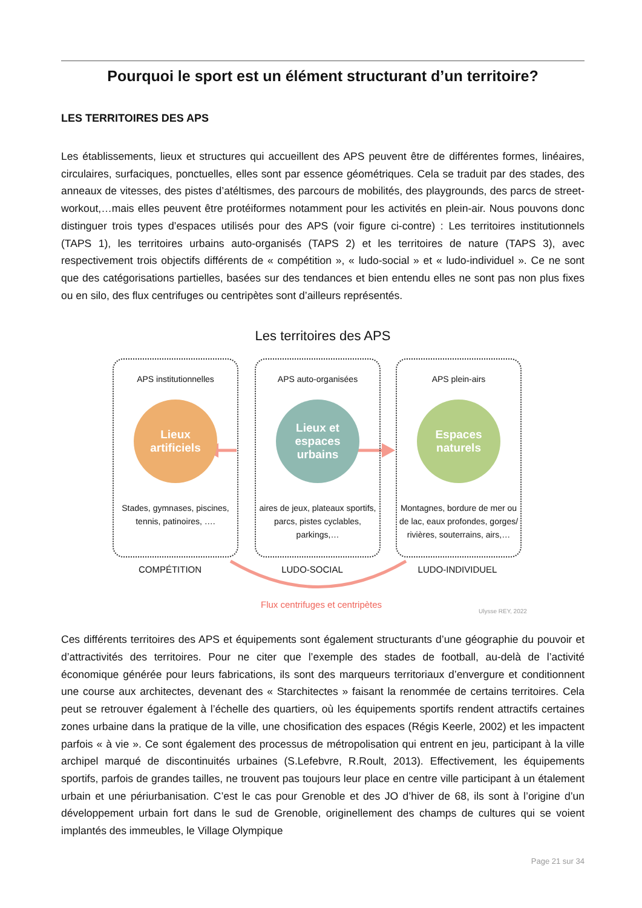Pourquoi le sport est un élément structurant d’un territoire?
LES TERRITOIRES DES APS
Les établissements, lieux et structures qui accueillent des APS peuvent être de différentes formes, linéaires, circulaires, surfaciques, ponctuelles, elles sont par essence géométriques. Cela se traduit par des stades, des anneaux de vitesses, des pistes d’atéltismes, des parcours de mobilités, des playgrounds, des parcs de street-workout,…mais elles peuvent être protéiformes notamment pour les activités en plein-air. Nous pouvons donc distinguer trois types d’espaces utilisés pour des APS (voir figure ci-contre) : Les territoires institutionnels (TAPS 1), les territoires urbains auto-organisés (TAPS 2) et les territoires de nature (TAPS 3), avec respectivement trois objectifs différents de « compétition », « ludo-social » et « ludo-individuel ». Ce ne sont que des catégorisations partielles, basées sur des tendances et bien entendu elles ne sont pas non plus fixes ou en silo, des flux centrifuges ou centripètes sont d’ailleurs représentés.
Les territoires des APS
APS institutionnelles
Lieux
artificiels
Stades, gymnases, piscines,
tennis, patinoires, ….
APS auto-organisées
Lieux et espaces urbains
aires de jeux, plateaux sportifs,
parcs, pistes cyclables,
parkings,…
APS plein-airs
Espaces
naturels
Montagnes, bordure de mer ou de lac, eaux profondes, gorges/ rivières, souterrains, airs,…
COMPÉTITION LUDO-SOCIAL LUDO-INDIVIDUEL
Flux centrifuges et centripètes
Ulysse REY, 2022
Ces différents territoires des APS et équipements sont également structurants d’une géographie du pouvoir et d’attractivités des territoires. Pour ne citer que l’exemple des stades de football, au-delà de l’activité économique générée pour leurs fabrications, ils sont des marqueurs territoriaux d’envergure et conditionnent une course aux architectes, devenant des « Starchitectes » faisant la renommée de certains territoires. Cela peut se retrouver également à l’échelle des quartiers, où les équipements sportifs rendent attractifs certaines zones urbaine dans la pratique de la ville, une chosification des espaces (Régis Keerle, 2002) et les impactent parfois « à vie ». Ce sont également des processus de métropolisation qui entrent en jeu, participant à la ville archipel marqué de discontinuités urbaines (S.Lefebvre, R.Roult, 2013). Effectivement, les équipements sportifs, parfois de grandes tailles, ne trouvent pas toujours leur place en centre ville participant à un étalement urbain et une périurbanisation. C’est le cas pour Grenoble et des JO d’hiver de 68, ils sont à l’origine d’un développement urbain fort dans le sud de Grenoble, originellement des champs de cultures qui se voient implantés des immeubles, le Village Olympique
Page 21 sur 34